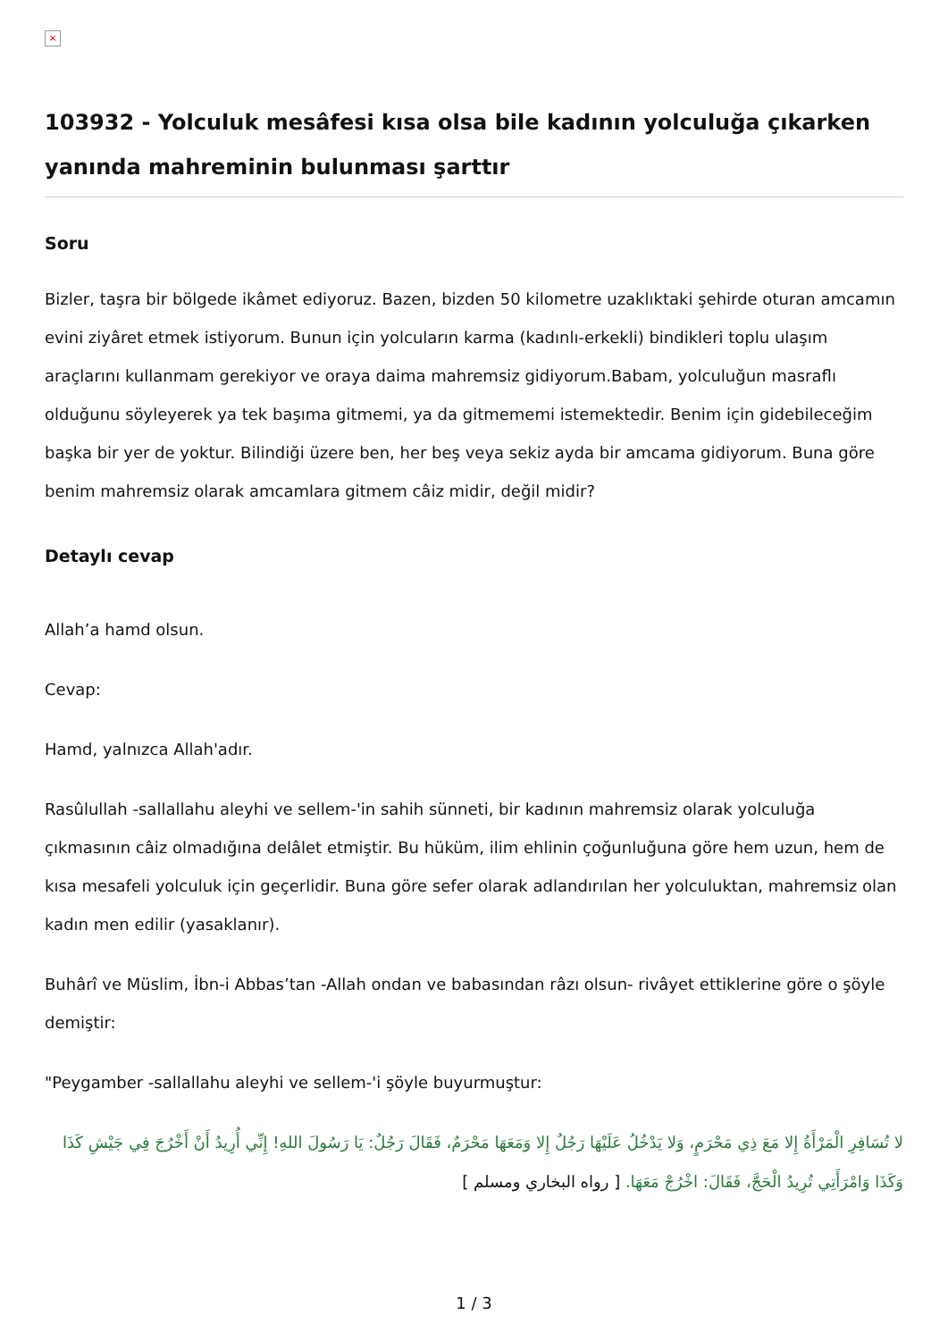×
103932 - Yolculuk mesâfesi kısa olsa bile kadının yolculuğa çıkarken yanında mahreminin bulunması şarttır
Soru
Bizler, taşra bir bölgede ikâmet ediyoruz. Bazen, bizden 50 kilometre uzaklıktaki şehirde oturan amcamın evini ziyâret etmek istiyorum. Bunun için yolcuların karma (kadınlı-erkekli) bindikleri toplu ulaşım araçlarını kullanmam gerekiyor ve oraya daima mahremsiz gidiyorum.Babam, yolculuğun masraflı olduğunu söyleyerek ya tek başıma gitmemi, ya da gitmememi istemektedir. Benim için gidebileceğim başka bir yer de yoktur. Bilindiği üzere ben, her beş veya sekiz ayda bir amcama gidiyorum. Buna göre benim mahremsiz olarak amcamlara gitmem câiz midir, değil midir?
Detaylı cevap
Allah’a hamd olsun.
Cevap:
Hamd, yalnızca Allah'adır.
Rasûlullah -sallallahu aleyhi ve sellem-'in sahih sünneti, bir kadının mahremsiz olarak yolculuğa çıkmasının câiz olmadığına delâlet etmiştir. Bu hüküm, ilim ehlinin çoğunluğuna göre hem uzun, hem de kısa mesafeli yolculuk için geçerlidir. Buna göre sefer olarak adlandırılan her yolculuktan, mahremsiz olan kadın men edilir (yasaklanır).
Buhârî ve Müslim, İbn-i Abbas’tan -Allah ondan ve babasından râzı olsun- rivâyet ettiklerine göre o şöyle demiştir:
"Peygamber -sallallahu aleyhi ve sellem-'i şöyle buyurmuştur:
لا تُسَافِرِ الْمَرْأَةُ إِلا مَعَ ذِي مَحْرَمٍ، وَلا يَدْخُلُ عَلَيْهَا رَجُلٌ إِلا وَمَعَهَا مَحْرَمٌ، فَقَالَ رَجُلٌ: يَا رَسُولَ اللهِ! إِنِّي أُرِيدُ أَنْ أَخْرُجَ فِي جَيْشِ كَذَا وَكَذَا وَامْرَأَتِي تُرِيدُ الْحَجَّ، فَقَالَ: اخْرُجْ مَعَهَا. [ رواه البخاري ومسلم ]
1 / 3